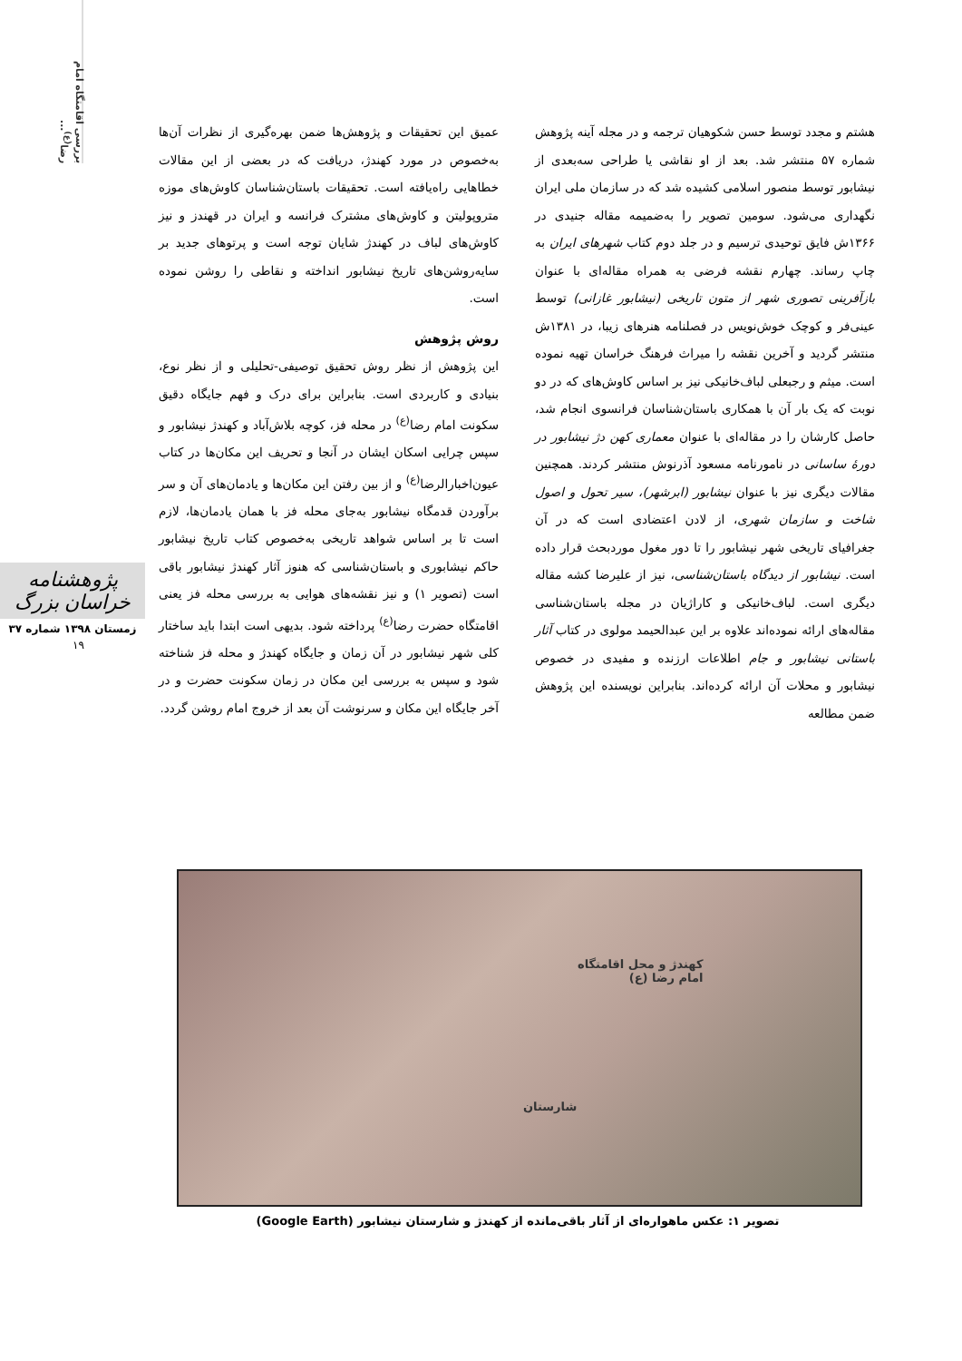بررسی اقامتگاه امام رضا<sup>(ع)</sup>...
هشتم و مجدد توسط حسن شکوهیان ترجمه و در مجله آینه پژوهش شماره ۵۷ منتشر شد. بعد از او نقاشی یا طراحی سه‌بعدی از نیشابور توسط منصور اسلامی کشیده شد که در سازمان ملی ایران نگهداری می‌شود. سومین تصویر را به‌ضمیمه مقاله جنیدی در ۱۳۶۶ش فایق توحیدی ترسیم و در جلد دوم کتاب شهرهای ایران به چاپ رساند. چهارم نقشه فرضی به همراه مقاله‌ای با عنوان بازآفرینی تصوری شهر از متون تاریخی (نیشابور غازانی) توسط عینی‌فر و کوچک خوش‌نویس در فصلنامه هنرهای زیبا، در ۱۳۸۱ش منتشر گردید و آخرین نقشه را میراث فرهنگ خراسان تهیه نموده است. میثم و رجبعلی لباف‌خانیکی نیز بر اساس کاوش‌های که در دو نوبت که یک بار آن با همکاری باستان‌شناسان فرانسوی انجام شد، حاصل کارشان را در مقاله‌ای با عنوان معماری کهن دژ نیشابور در دورهٔ ساسانی در نامورنامه مسعود آذرنوش منتشر کردند. همچنین مقالات دیگری نیز با عنوان نیشابور (ابرشهر)، سیر تحول و اصول شاخت و سازمان شهری، از لادن اعتضادی است که در آن جغرافیای تاریخی شهر نیشابور را تا دور مغول موردبحث قرار داده است. نیشابور از دیدگاه باستان‌شناسی، نیز از علیرضا کشه مقاله دیگری است. لباف‌خانیکی و کاراژیان در مجله باستان‌شناسی مقاله‌های ارائه نموده‌اند علاوه بر این عبدالحیمد مولوی در کتاب آثار باستانی نیشابور و جام اطلاعات ارزنده و مفیدی در خصوص نیشابور و محلات آن ارائه کرده‌اند. بنابراین نویسنده این پژوهش ضمن مطالعه
عمیق این تحقیقات و پژوهش‌ها ضمن بهره‌گیری از نظرات آن‌ها به‌خصوص در مورد کهندژ، دریافت که در بعضی از این مقالات خطاهایی راه‌یافته است. تحقیقات باستان‌شناسان کاوش‌های موزه متروپولیتن و کاوش‌های مشترک فرانسه و ایران در قهندز و نیز کاوش‌های لباف در کهندژ شایان توجه است و پرتوهای جدید بر سایه‌روشن‌های تاریخ نیشابور انداخته و نقاطی را روشن نموده است.
روش پژوهش
این پژوهش از نظر روش تحقیق توصیفی-تحلیلی و از نظر نوع، بنیادی و کاربردی است. بنابراین برای درک و فهم جایگاه دقیق سکونت امام رضا<sup>(ع)</sup> در محله فز، کوچه بلاش‌آباد و کهندژ نیشابور و سپس چرایی اسکان ایشان در آنجا و تحریف این مکان‌ها در کتاب عیون‌اخبارالرضا<sup>(ع)</sup> و از بین رفتن این مکان‌ها و یادمان‌های آن و سر برآوردن قدمگاه نیشابور به‌جای محله فز با همان یادمان‌ها، لازم است تا بر اساس شواهد تاریخی به‌خصوص کتاب تاریخ نیشابور حاکم نیشابوری و باستان‌شناسی که هنوز آثار کهندژ نیشابور باقی است (تصویر ۱) و نیز نقشه‌های هوایی به بررسی محله فز یعنی اقامتگاه حضرت رضا<sup>(ع)</sup> پرداخته شود. بدیهی است ابتدا باید ساختار کلی شهر نیشابور در آن زمان و جایگاه کهندژ و محله فز شناخته شود و سپس به بررسی این مکان در زمان سکونت حضرت و در آخر جایگاه این مکان و سرنوشت آن بعد از خروج امام روشن گردد.
پژوهشنامه خراسان بزرگ
زمستان ۱۳۹۸ شماره ۳۷
۱۹
کهندژ و محل اقامتگاه
امام رضا (ع)
شارستان
تصویر ۱: عکس ماهواره‌ای از آثار باقی‌مانده از کهندژ و شارستان نیشابور (Google Earth)